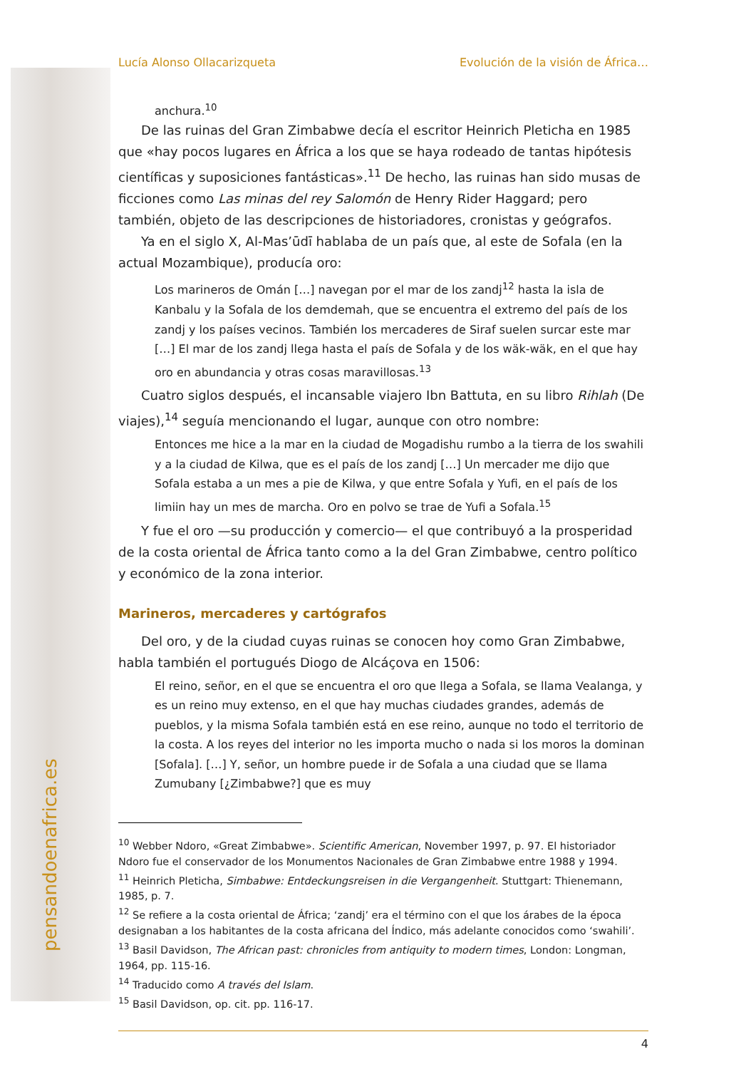Lucía Alonso Ollacarizqueta Evolución de la visión de África…
anchura.<sup>10</sup>
De las ruinas del Gran Zimbabwe decía el escritor Heinrich Pleticha en 1985 que «hay pocos lugares en África a los que se haya rodeado de tantas hipótesis científicas y suposiciones fantásticas».<sup>11</sup> De hecho, las ruinas han sido musas de ficciones como Las minas del rey Salomón de Henry Rider Haggard; pero también, objeto de las descripciones de historiadores, cronistas y geógrafos.
Ya en el siglo X, Al-Mas’ūdī hablaba de un país que, al este de Sofala (en la actual Mozambique), producía oro:
Los marineros de Omán […] navegan por el mar de los zandj<sup>12</sup> hasta la isla de Kanbalu y la Sofala de los demdemah, que se encuentra el extremo del país de los zandj y los países vecinos. También los mercaderes de Siraf suelen surcar este mar […] El mar de los zandj llega hasta el país de Sofala y de los wäk-wäk, en el que hay oro en abundancia y otras cosas maravillosas.<sup>13</sup>
Cuatro siglos después, el incansable viajero Ibn Battuta, en su libro Rihlah (De viajes),<sup>14</sup> seguía mencionando el lugar, aunque con otro nombre:
Entonces me hice a la mar en la ciudad de Mogadishu rumbo a la tierra de los swahili y a la ciudad de Kilwa, que es el país de los zandj […] Un mercader me dijo que Sofala estaba a un mes a pie de Kilwa, y que entre Sofala y Yufi, en el país de los limiin hay un mes de marcha. Oro en polvo se trae de Yufi a Sofala.<sup>15</sup>
Y fue el oro —su producción y comercio— el que contribuyó a la prosperidad de la costa oriental de África tanto como a la del Gran Zimbabwe, centro político y económico de la zona interior.
Marineros, mercaderes y cartógrafos
Del oro, y de la ciudad cuyas ruinas se conocen hoy como Gran Zimbabwe, habla también el portugués Diogo de Alcáçova en 1506:
El reino, señor, en el que se encuentra el oro que llega a Sofala, se llama Vealanga, y es un reino muy extenso, en el que hay muchas ciudades grandes, además de pueblos, y la misma Sofala también está en ese reino, aunque no todo el territorio de la costa. A los reyes del interior no les importa mucho o nada si los moros la dominan [Sofala]. […] Y, señor, un hombre puede ir de Sofala a una ciudad que se llama Zumubany [¿Zimbabwe?] que es muy
<sup>10</sup> Webber Ndoro, «Great Zimbabwe». Scientific American, November 1997, p. 97. El historiador Ndoro fue el conservador de los Monumentos Nacionales de Gran Zimbabwe entre 1988 y 1994.
<sup>11</sup> Heinrich Pleticha, Simbabwe: Entdeckungsreisen in die Vergangenheit. Stuttgart: Thienemann, 1985, p. 7.
<sup>12</sup> Se refiere a la costa oriental de África; ‘zandj’ era el término con el que los árabes de la época designaban a los habitantes de la costa africana del Índico, más adelante conocidos como ‘swahili’.
<sup>13</sup> Basil Davidson, The African past: chronicles from antiquity to modern times, London: Longman, 1964, pp. 115-16.
<sup>14</sup> Traducido como A través del Islam.
<sup>15</sup> Basil Davidson, op. cit. pp. 116-17.
4
pensandoenafrica.es